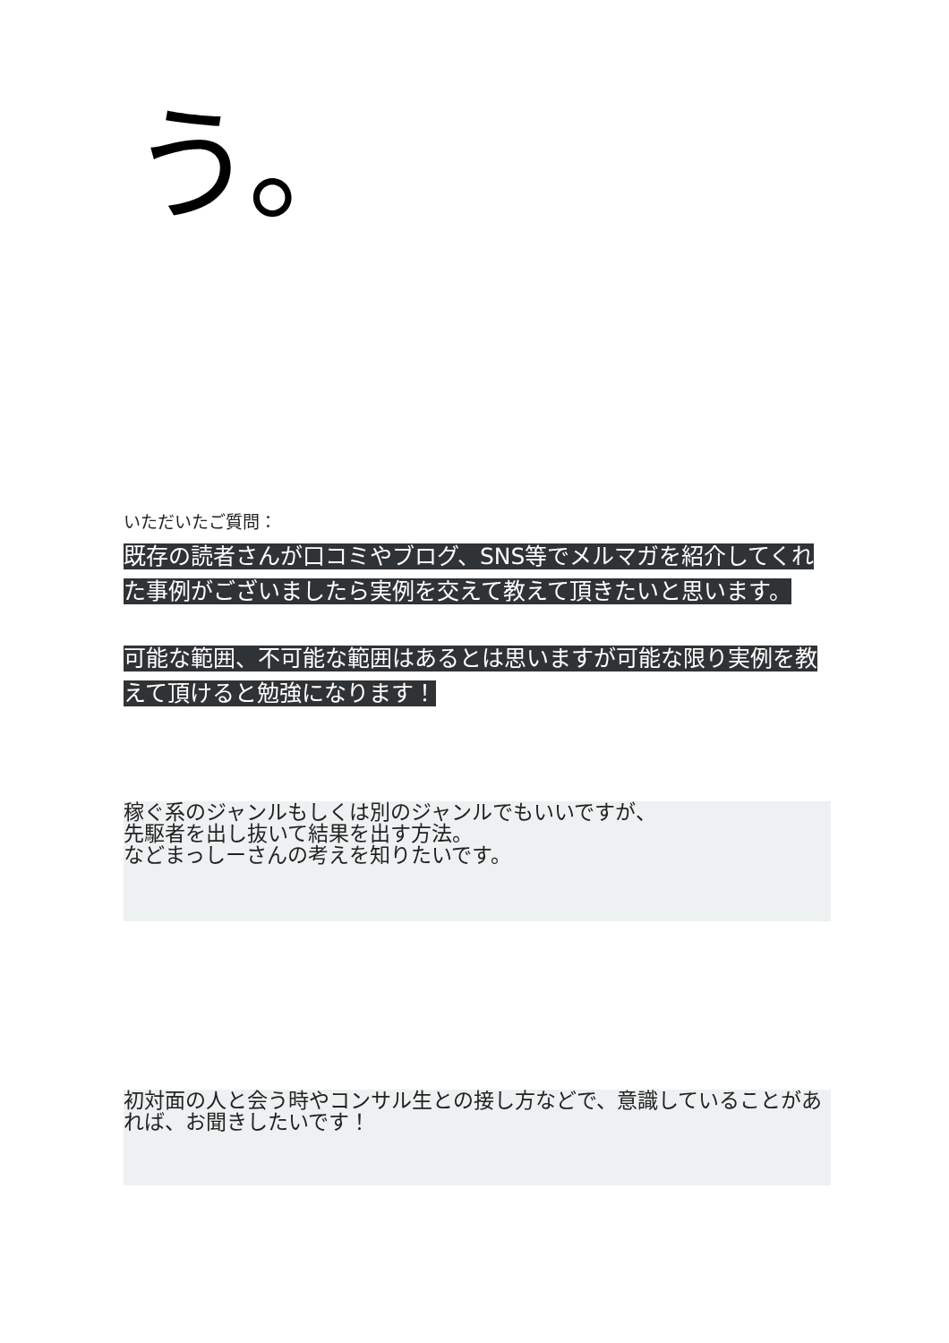う。
いただいたご質問：
既存の読者さんが口コミやブログ、SNS等でメルマガを紹介してくれた事例がございましたら実例を交えて教えて頂きたいと思います。
可能な範囲、不可能な範囲はあるとは思いますが可能な限り実例を教えて頂けると勉強になります！
稼ぐ系のジャンルもしくは別のジャンルでもいいですが、
先駆者を出し抜いて結果を出す方法。
などまっしーさんの考えを知りたいです。
初対面の人と会う時やコンサル生との接し方などで、意識していることがあれば、お聞きしたいです！